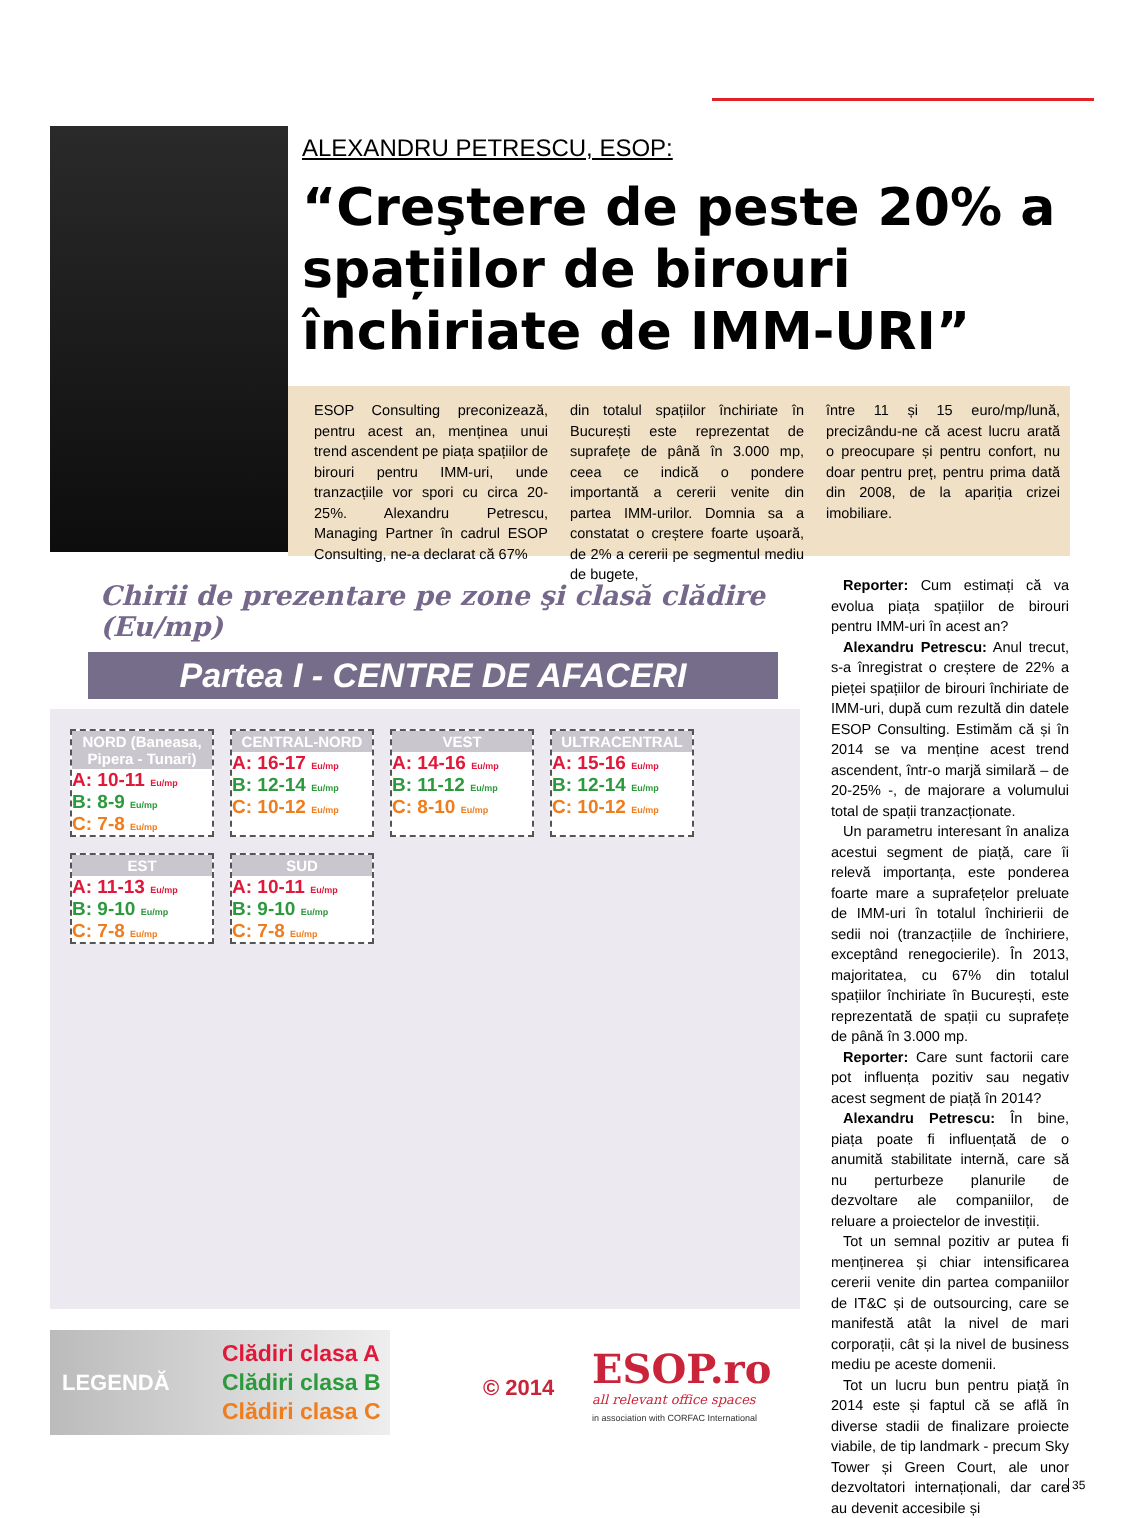ALEXANDRU PETRESCU, ESOP:
“Creştere de peste 20% a spațiilor de birouri închiriate de IMM-URI”
ESOP Consulting preconizează, pentru acest an, menținea unui trend ascendent pe piața spațiilor de birouri pentru IMM-uri, unde tranzacțiile vor spori cu circa 20-25%. Alexandru Petrescu, Managing Partner în cadrul ESOP Consulting, ne-a declarat că 67%
din totalul spațiilor închiriate în București este reprezentat de suprafețe de până în 3.000 mp, ceea ce indică o pondere importantă a cererii venite din partea IMM-urilor. Domnia sa a constatat o creștere foarte ușoară, de 2% a cererii pe segmentul mediu de bugete,
între 11 și 15 euro/mp/lună, precizându-ne că acest lucru arată o preocupare și pentru confort, nu doar pentru preț, pentru prima dată din 2008, de la apariția crizei imobiliare.
Chirii de prezentare pe zone şi clasă clădire (Eu/mp)
Partea I - CENTRE DE AFACERI
NORD (Baneasa, Pipera - Tunari)
A: 10-11 Eu/mp
B: 8-9 Eu/mp
C: 7-8 Eu/mp
CENTRAL-NORD
A: 16-17 Eu/mp
B: 12-14 Eu/mp
C: 10-12 Eu/mp
VEST
A: 14-16 Eu/mp
B: 11-12 Eu/mp
C: 8-10 Eu/mp
ULTRACENTRAL
A: 15-16 Eu/mp
B: 12-14 Eu/mp
C: 10-12 Eu/mp
EST
A: 11-13 Eu/mp
B: 9-10 Eu/mp
C: 7-8 Eu/mp
SUD
A: 10-11 Eu/mp
B: 9-10 Eu/mp
C: 7-8 Eu/mp
LEGENDĂ
Clădiri clasa A
Clădiri clasa B
Clădiri clasa C
© 2014
ESOP.ro
all relevant office spaces
in association with CORFAC International
Reporter: Cum estimați că va evolua piața spațiilor de birouri pentru IMM-uri în acest an?
Alexandru Petrescu: Anul trecut, s-a înregistrat o creștere de 22% a pieței spațiilor de birouri închiriate de IMM-uri, după cum rezultă din datele ESOP Consulting. Estimăm că și în 2014 se va menține acest trend ascendent, într-o marjă similară – de 20-25% -, de majorare a volumului total de spații tranzacționate.
Un parametru interesant în analiza acestui segment de piață, care îi relevă importanța, este ponderea foarte mare a suprafețelor preluate de IMM-uri în totalul închirierii de sedii noi (tranzacțiile de închiriere, exceptând renegocierile). În 2013, majoritatea, cu 67% din totalul spațiilor închiriate în București, este reprezentată de spații cu suprafețe de până în 3.000 mp.
Reporter: Care sunt factorii care pot influența pozitiv sau negativ acest segment de piață în 2014?
Alexandru Petrescu: În bine, piața poate fi influențată de o anumită stabilitate internă, care să nu perturbeze planurile de dezvoltare ale companiilor, de reluare a proiectelor de investiții.
Tot un semnal pozitiv ar putea fi menținerea și chiar intensificarea cererii venite din partea companiilor de IT&C și de outsourcing, care se manifestă atât la nivel de mari corporații, cât și la nivel de business mediu pe aceste domenii.
Tot un lucru bun pentru piață în 2014 este și faptul că se află în diverse stadii de finalizare proiecte viabile, de tip landmark - precum Sky Tower și Green Court, ale unor dezvoltatori internaționali, dar care au devenit accesibile și
35